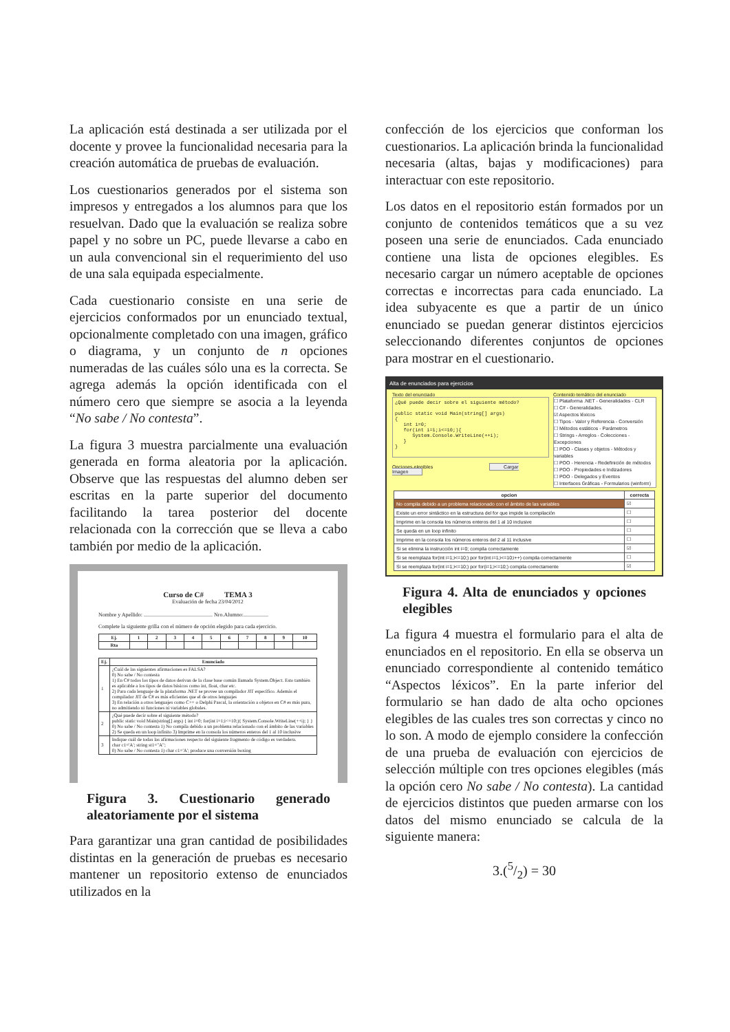La aplicación está destinada a ser utilizada por el docente y provee la funcionalidad necesaria para la creación automática de pruebas de evaluación.
Los cuestionarios generados por el sistema son impresos y entregados a los alumnos para que los resuelvan. Dado que la evaluación se realiza sobre papel y no sobre un PC, puede llevarse a cabo en un aula convencional sin el requerimiento del uso de una sala equipada especialmente.
Cada cuestionario consiste en una serie de ejercicios conformados por un enunciado textual, opcionalmente completado con una imagen, gráfico o diagrama, y un conjunto de n opciones numeradas de las cuáles sólo una es la correcta. Se agrega además la opción identificada con el número cero que siempre se asocia a la leyenda “No sabe / No contesta”.
La figura 3 muestra parcialmente una evaluación generada en forma aleatoria por la aplicación. Observe que las respuestas del alumno deben ser escritas en la parte superior del documento facilitando la tarea posterior del docente relacionada con la corrección que se lleva a cabo también por medio de la aplicación.
Curso de C# TEMA 3
Evaluación de fecha 23/04/2012
Nombre y Apellido: .................................................. Nro.Alumno:..................
Complete la siguiente grilla con el número de opción elegido para cada ejercicio.
| Ej. | 1 | 2 | 3 | 4 | 5 | 6 | 7 | 8 | 9 | 10 |
| --- | --- | --- | --- | --- | --- | --- | --- | --- | --- | --- |
| Rta | | | | | | | | | | |
| Ej. | Enunciado |
| --- | --- |
| 1 | ¿Cuál de las siguientes afirmaciones es FALSA? 0) No sabe / No contesta 1) En C# todos los tipos de datos derivan de la clase base común llamada System.Object. Esto también es aplicable a los tipos de datos básicos como int, float, char etc. 2) Para cada lenguaje de la plataforma .NET se provee un compilador JIT específico. Además el compilador JIT de C# es más eficientes que el de otros lenguajes 3) En relación a otros lenguajes como C++ o Delphi Pascal, la orientación a objetos en C# es más pura, no admitiendo ni funciones ni variables globales. |
| 2 | ¿Qué puede decir sobre el siguiente método? public static void Main(string[] args) { int i=0; for(int i=1;i<=10;){ System.Console.WriteLine(++i); } } 0) No sabe / No contesta 1) No compila debido a un problema relacionado con el ámbito de las variables 2) Se queda en un loop infinito 3) Imprime en la consola los números enteros del 1 al 10 inclusive |
| 3 | Indique cuál de todas las afirmaciones respecto del siguiente fragmento de código es verdadera. char c1='A'; string st1="A"; 0) No sabe / No contesta 1) char c1='A'; produce una conversión boxing |
Figura 3. Cuestionario generado aleatoriamente por el sistema
Para garantizar una gran cantidad de posibilidades distintas en la generación de pruebas es necesario mantener un repositorio extenso de enunciados utilizados en la
confección de los ejercicios que conforman los cuestionarios. La aplicación brinda la funcionalidad necesaria (altas, bajas y modificaciones) para interactuar con este repositorio.
Los datos en el repositorio están formados por un conjunto de contenidos temáticos que a su vez poseen una serie de enunciados. Cada enunciado contiene una lista de opciones elegibles. Es necesario cargar un número aceptable de opciones correctas e incorrectas para cada enunciado. La idea subyacente es que a partir de un único enunciado se puedan generar distintos ejercicios seleccionando diferentes conjuntos de opciones para mostrar en el cuestionario.
Alta de enunciados para ejercicios
Texto del enunciado
¿Qué puede decir sobre el siguiente método?

public static void Main(string[] args)
{
   int i=0;
   for(int i=1;i<=10;){
      System.Console.WriteLine(++i);
   }
}
Opciones elegibles Cargar Imagen
Contenido temático del enunciado
☐ Plataforma .NET - Generalidades - CLR
☐ C# - Generalidades.
☑ Aspectos léxicos
☐ Tipos - Valor y Referencia - Conversión
☐ Métodos estáticos - Parámetros
☐ Strings - Arreglos - Colecciones - Excepciones
☐ POO - Clases y objetos - Métodos y variables
☐ POO - Herencia - Redefinición de métodos
☐ POO - Propiedades e Indizadores
☐ POO - Delegados y Eventos
☐ Interfaces Gráficas - Formularios (winform)
| opcion | correcta |
| --- | --- |
| No compila debido a un problema relacionado con el ámbito de las variables | ☑ |
| Existe un error sintáctico en la estructura del for que impide la compilación | ☐ |
| Imprime en la consola los números enteros del 1 al 10 inclusive | ☐ |
| Se queda en un loop infinito | ☐ |
| Imprime en la consola los números enteros del 2 al 11 inclusive | ☐ |
| Si se elimina la instrucción int i=0; compila correctamente | ☑ |
| Si se reemplaza for(int i=1;i<=10;) por for(int i=1;i<=10;i++) compila correctamente | ☐ |
| Si se reemplaza for(int i=1;i<=10;) por for(i=1;i<=10;) compila correctamente | ☑ |
Figura 4. Alta de enunciados y opciones elegibles
La figura 4 muestra el formulario para el alta de enunciados en el repositorio. En ella se observa un enunciado correspondiente al contenido temático “Aspectos léxicos”. En la parte inferior del formulario se han dado de alta ocho opciones elegibles de las cuales tres son correctas y cinco no lo son. A modo de ejemplo considere la confección de una prueba de evaluación con ejercicios de selección múltiple con tres opciones elegibles (más la opción cero No sabe / No contesta). La cantidad de ejercicios distintos que pueden armarse con los datos del mismo enunciado se calcula de la siguiente manera:
3.(5/2) = 30